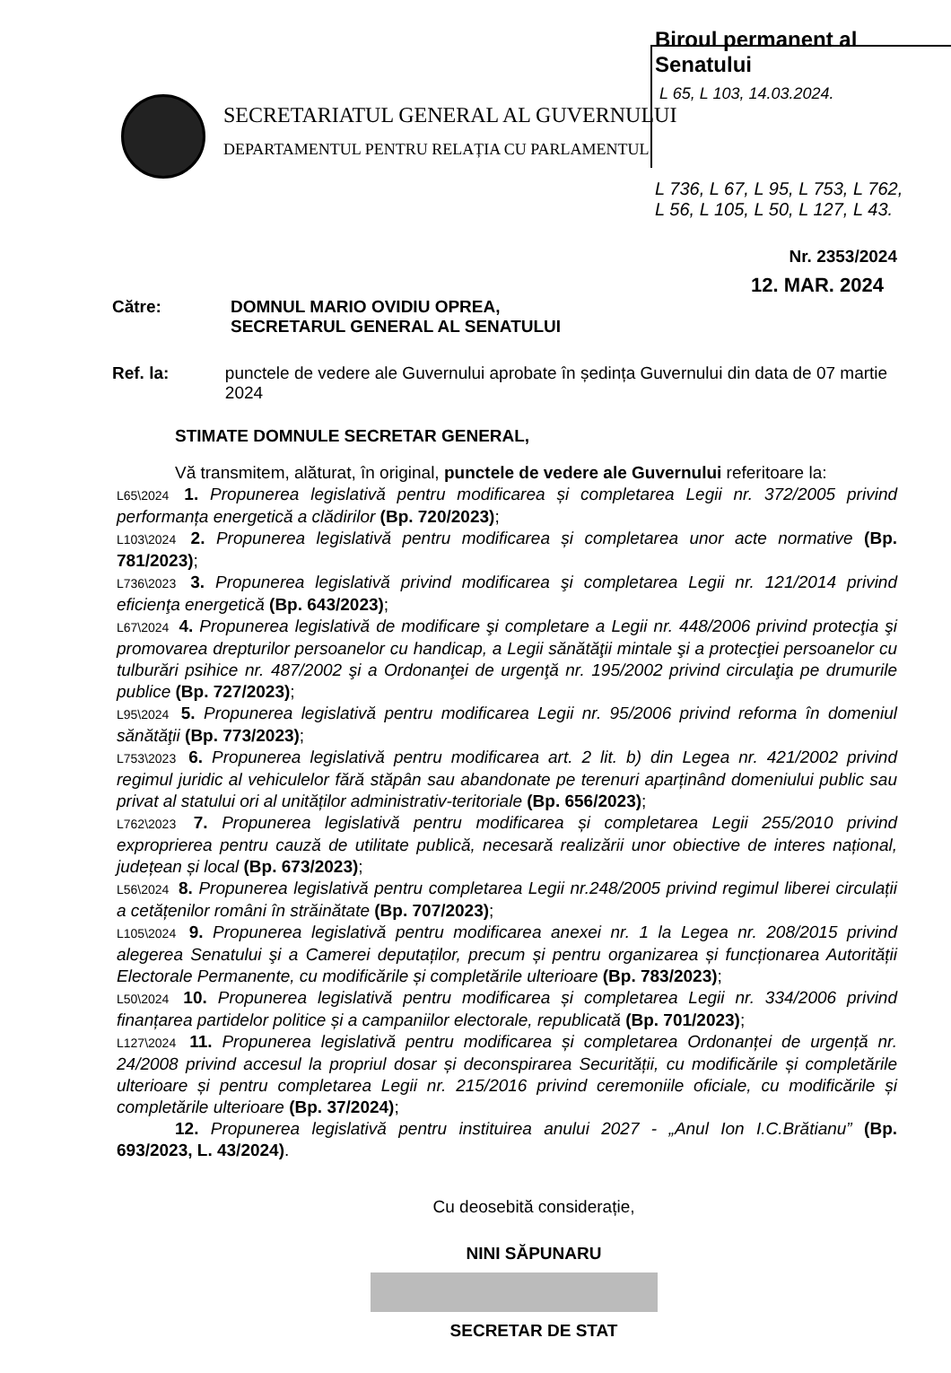Biroul permanent al Senatului
L 65, L 103, 14.03.2024.
SECRETARIATUL GENERAL AL GUVERNULUI
DEPARTAMENTUL PENTRU RELAȚIA CU PARLAMENTUL
L 736, L 67, L 95, L 753, L 762,
L 56, L 105, L 50, L 127, L 43.
Nr. 2353/2024
12. MAR. 2024
Către: DOMNUL MARIO OVIDIU OPREA,
SECRETARUL GENERAL AL SENATULUI
Ref. la: punctele de vedere ale Guvernului aprobate în ședința Guvernului din data de 07 martie 2024
STIMATE DOMNULE SECRETAR GENERAL,
Vă transmitem, alăturat, în original, punctele de vedere ale Guvernului referitoare la:
L65\2024 1. Propunerea legislativă pentru modificarea și completarea Legii nr. 372/2005 privind performanța energetică a clădirilor (Bp. 720/2023);
L103\2024 2. Propunerea legislativă pentru modificarea și completarea unor acte normative (Bp. 781/2023);
L736\2023 3. Propunerea legislativă privind modificarea şi completarea Legii nr. 121/2014 privind eficienţa energetică (Bp. 643/2023);
L67\2024 4. Propunerea legislativă de modificare şi completare a Legii nr. 448/2006 privind protecţia şi promovarea drepturilor persoanelor cu handicap, a Legii sănătăţii mintale şi a protecţiei persoanelor cu tulburări psihice nr. 487/2002 şi a Ordonanţei de urgenţă nr. 195/2002 privind circulaţia pe drumurile publice (Bp. 727/2023);
L95\2024 5. Propunerea legislativă pentru modificarea Legii nr. 95/2006 privind reforma în domeniul sănătăţii (Bp. 773/2023);
L753\2023 6. Propunerea legislativă pentru modificarea art. 2 lit. b) din Legea nr. 421/2002 privind regimul juridic al vehiculelor fără stăpân sau abandonate pe terenuri aparținând domeniului public sau privat al statului ori al unităților administrativ-teritoriale (Bp. 656/2023);
L762\2023 7. Propunerea legislativă pentru modificarea și completarea Legii 255/2010 privind exproprierea pentru cauză de utilitate publică, necesară realizării unor obiective de interes național, județean și local (Bp. 673/2023);
L56\2024 8. Propunerea legislativă pentru completarea Legii nr.248/2005 privind regimul liberei circulații a cetățenilor români în străinătate (Bp. 707/2023);
L105\2024 9. Propunerea legislativă pentru modificarea anexei nr. 1 la Legea nr. 208/2015 privind alegerea Senatului şi a Camerei deputaților, precum și pentru organizarea și funcționarea Autorității Electorale Permanente, cu modificările și completările ulterioare (Bp. 783/2023);
L50\2024 10. Propunerea legislativă pentru modificarea și completarea Legii nr. 334/2006 privind finanțarea partidelor politice și a campaniilor electorale, republicată (Bp. 701/2023);
L127\2024 11. Propunerea legislativă pentru modificarea și completarea Ordonanței de urgență nr. 24/2008 privind accesul la propriul dosar și deconspirarea Securității, cu modificările și completările ulterioare și pentru completarea Legii nr. 215/2016 privind ceremoniile oficiale, cu modificările și completările ulterioare (Bp. 37/2024);
12. Propunerea legislativă pentru instituirea anului 2027 - „Anul Ion I.C.Brătianu” (Bp. 693/2023, L. 43/2024).
Cu deosebită considerație,
NINI SĂPUNARU
SECRETAR DE STAT